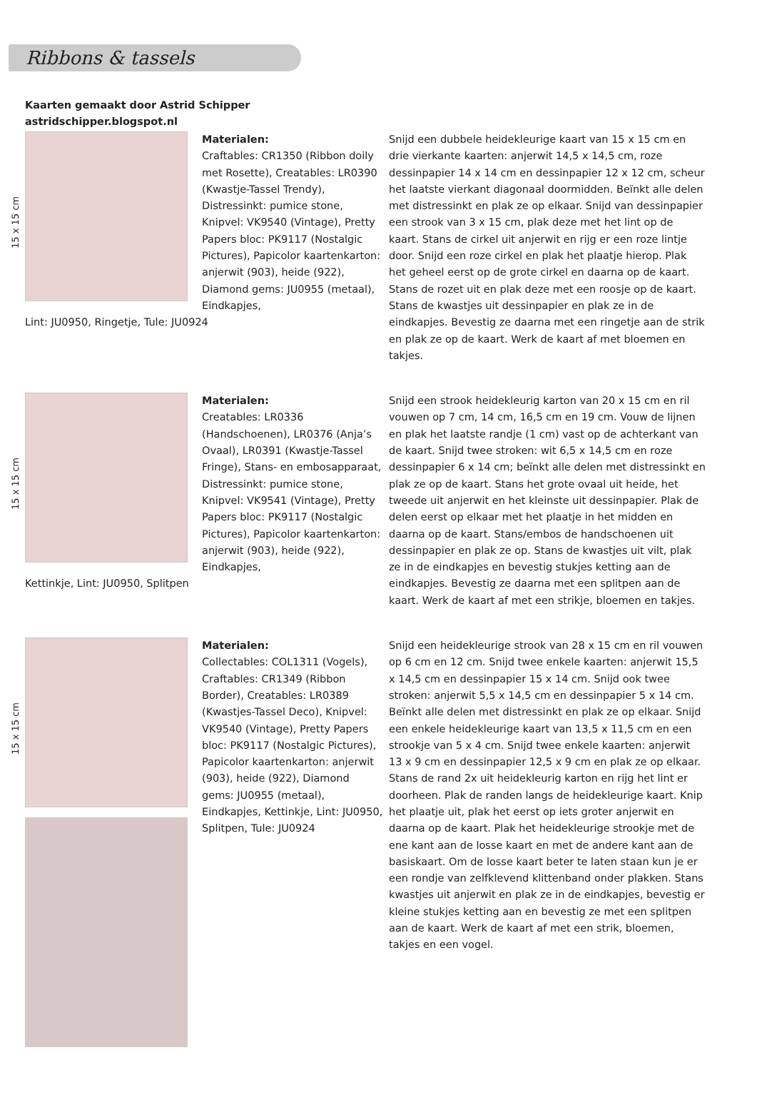Ribbons & tassels
Kaarten gemaakt door Astrid Schipper
astridschipper.blogspot.nl
15 x 15 cm
Materialen:
Craftables: CR1350 (Ribbon doily met Rosette), Creatables: LR0390 (Kwastje-Tassel Trendy), Distressinkt: pumice stone, Knipvel: VK9540 (Vintage), Pretty Papers bloc: PK9117 (Nostalgic Pictures), Papicolor kaartenkarton: anjerwit (903), heide (922), Diamond gems: JU0955 (metaal), Eindkapjes,
Lint: JU0950, Ringetje, Tule: JU0924
Snijd een dubbele heidekleurige kaart van 15 x 15 cm en drie vierkante kaarten: anjerwit 14,5 x 14,5 cm, roze dessinpapier 14 x 14 cm en dessinpapier 12 x 12 cm, scheur het laatste vierkant diagonaal doormidden. Beïnkt alle delen met distressinkt en plak ze op elkaar. Snijd van dessinpapier een strook van 3 x 15 cm, plak deze met het lint op de kaart. Stans de cirkel uit anjerwit en rijg er een roze lintje door. Snijd een roze cirkel en plak het plaatje hierop. Plak het geheel eerst op de grote cirkel en daarna op de kaart. Stans de rozet uit en plak deze met een roosje op de kaart. Stans de kwastjes uit dessinpapier en plak ze in de eindkapjes. Bevestig ze daarna met een ringetje aan de strik en plak ze op de kaart. Werk de kaart af met bloemen en takjes.
15 x 15 cm
Materialen:
Creatables: LR0336 (Handschoenen), LR0376 (Anja’s Ovaal), LR0391 (Kwastje-Tassel Fringe), Stans- en embosapparaat, Distressinkt: pumice stone, Knipvel: VK9541 (Vintage), Pretty Papers bloc: PK9117 (Nostalgic Pictures), Papicolor kaartenkarton: anjerwit (903), heide (922), Eindkapjes,
Kettinkje, Lint: JU0950, Splitpen
Snijd een strook heidekleurig karton van 20 x 15 cm en ril vouwen op 7 cm, 14 cm, 16,5 cm en 19 cm. Vouw de lijnen en plak het laatste randje (1 cm) vast op de achterkant van de kaart. Snijd twee stroken: wit 6,5 x 14,5 cm en roze dessinpapier 6 x 14 cm; beïnkt alle delen met distressinkt en plak ze op de kaart. Stans het grote ovaal uit heide, het tweede uit anjerwit en het kleinste uit dessinpapier. Plak de delen eerst op elkaar met het plaatje in het midden en daarna op de kaart. Stans/embos de handschoenen uit dessinpapier en plak ze op. Stans de kwastjes uit vilt, plak ze in de eindkapjes en bevestig stukjes ketting aan de eindkapjes. Bevestig ze daarna met een splitpen aan de kaart. Werk de kaart af met een strikje, bloemen en takjes.
15 x 15 cm
Materialen:
Collectables: COL1311 (Vogels), Craftables: CR1349 (Ribbon Border), Creatables: LR0389 (Kwastjes-Tassel Deco), Knipvel: VK9540 (Vintage), Pretty Papers bloc: PK9117 (Nostalgic Pictures), Papicolor kaartenkarton: anjerwit (903), heide (922), Diamond gems: JU0955 (metaal), Eindkapjes, Kettinkje, Lint: JU0950, Splitpen, Tule: JU0924
Snijd een heidekleurige strook van 28 x 15 cm en ril vouwen op 6 cm en 12 cm. Snijd twee enkele kaarten: anjerwit 15,5 x 14,5 cm en dessinpapier 15 x 14 cm. Snijd ook twee stroken: anjerwit 5,5 x 14,5 cm en dessinpapier 5 x 14 cm. Beïnkt alle delen met distressinkt en plak ze op elkaar. Snijd een enkele heidekleurige kaart van 13,5 x 11,5 cm en een strookje van 5 x 4 cm. Snijd twee enkele kaarten: anjerwit 13 x 9 cm en dessinpapier 12,5 x 9 cm en plak ze op elkaar. Stans de rand 2x uit heidekleurig karton en rijg het lint er doorheen. Plak de randen langs de heidekleurige kaart. Knip het plaatje uit, plak het eerst op iets groter anjerwit en daarna op de kaart. Plak het heidekleurige strookje met de ene kant aan de losse kaart en met de andere kant aan de basiskaart. Om de losse kaart beter te laten staan kun je er een rondje van zelfklevend klittenband onder plakken. Stans kwastjes uit anjerwit en plak ze in de eindkapjes, bevestig er kleine stukjes ketting aan en bevestig ze met een splitpen aan de kaart. Werk de kaart af met een strik, bloemen, takjes en een vogel.